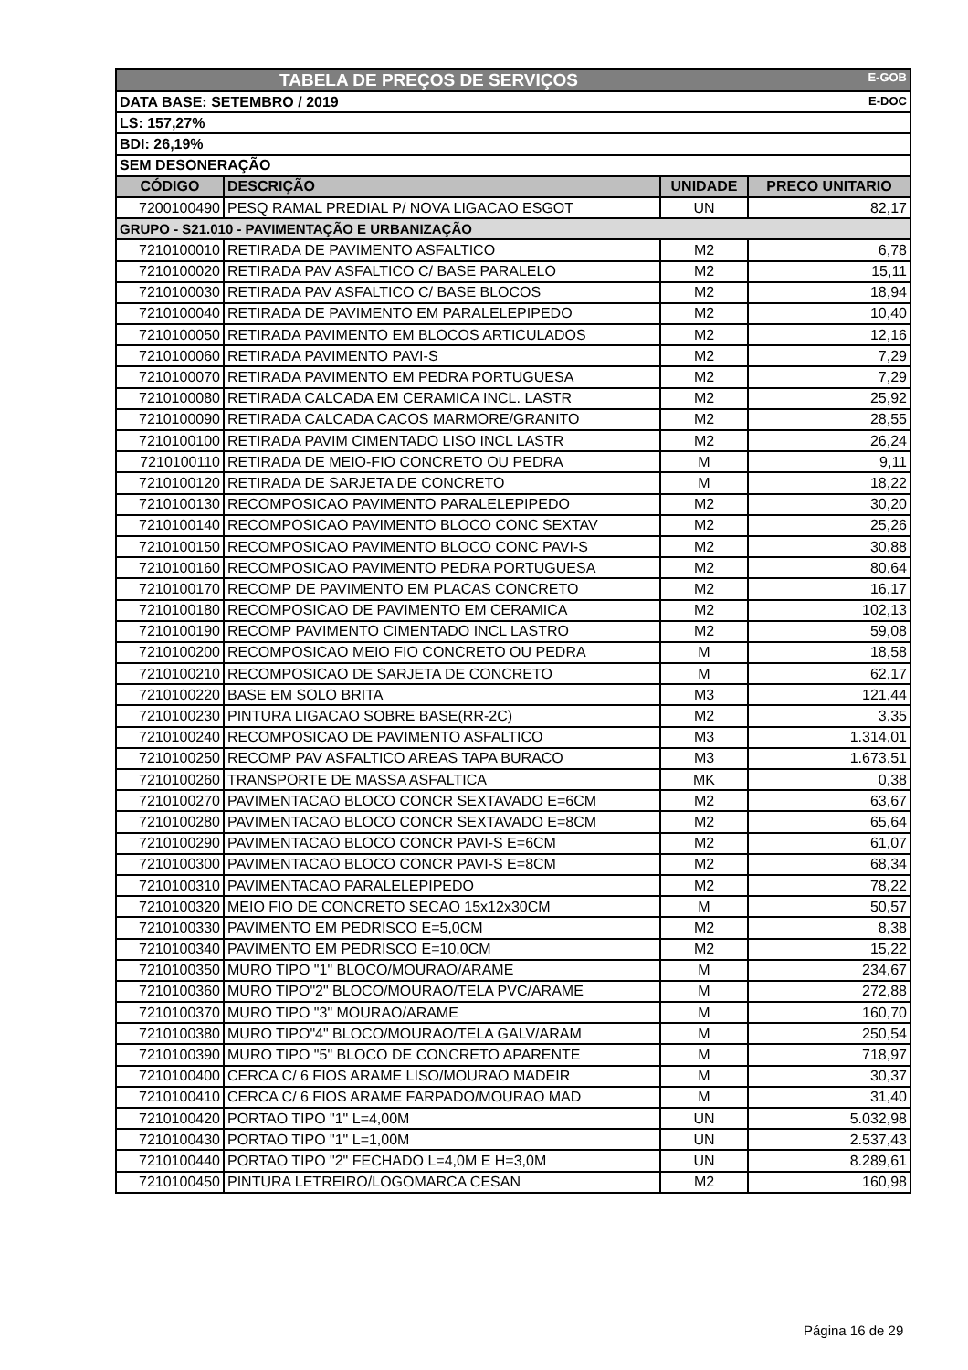| TABELA DE PREÇOS DE SERVIÇOS E-GOB | | | |
| DATA BASE: SETEMBRO / 2019 E-DOC | | | |
| LS: 157,27% | | | |
| BDI: 26,19% | | | |
| SEM DESONERAÇÃO | | | |
| CÓDIGO | DESCRIÇÃO | UNIDADE | PRECO UNITARIO |
| 7200100490 | PESQ RAMAL PREDIAL P/ NOVA LIGACAO ESGOT | UN | 82,17 |
| GRUPO - S21.010 - PAVIMENTAÇÃO E URBANIZAÇÃO | | | |
| 7210100010 | RETIRADA DE PAVIMENTO ASFALTICO | M2 | 6,78 |
| 7210100020 | RETIRADA PAV ASFALTICO C/ BASE PARALELO | M2 | 15,11 |
| 7210100030 | RETIRADA PAV ASFALTICO C/ BASE BLOCOS | M2 | 18,94 |
| 7210100040 | RETIRADA DE PAVIMENTO EM PARALELEPIPEDO | M2 | 10,40 |
| 7210100050 | RETIRADA PAVIMENTO EM BLOCOS ARTICULADOS | M2 | 12,16 |
| 7210100060 | RETIRADA PAVIMENTO PAVI-S | M2 | 7,29 |
| 7210100070 | RETIRADA PAVIMENTO EM PEDRA PORTUGUESA | M2 | 7,29 |
| 7210100080 | RETIRADA CALCADA EM CERAMICA INCL. LASTR | M2 | 25,92 |
| 7210100090 | RETIRADA CALCADA CACOS MARMORE/GRANITO | M2 | 28,55 |
| 7210100100 | RETIRADA PAVIM CIMENTADO LISO INCL LASTR | M2 | 26,24 |
| 7210100110 | RETIRADA DE MEIO-FIO CONCRETO OU PEDRA | M | 9,11 |
| 7210100120 | RETIRADA DE SARJETA DE CONCRETO | M | 18,22 |
| 7210100130 | RECOMPOSICAO PAVIMENTO PARALELEPIPEDO | M2 | 30,20 |
| 7210100140 | RECOMPOSICAO PAVIMENTO BLOCO CONC SEXTAV | M2 | 25,26 |
| 7210100150 | RECOMPOSICAO PAVIMENTO BLOCO CONC PAVI-S | M2 | 30,88 |
| 7210100160 | RECOMPOSICAO PAVIMENTO PEDRA PORTUGUESA | M2 | 80,64 |
| 7210100170 | RECOMP DE PAVIMENTO EM PLACAS CONCRETO | M2 | 16,17 |
| 7210100180 | RECOMPOSICAO DE PAVIMENTO EM CERAMICA | M2 | 102,13 |
| 7210100190 | RECOMP PAVIMENTO CIMENTADO INCL LASTRO | M2 | 59,08 |
| 7210100200 | RECOMPOSICAO MEIO FIO CONCRETO OU PEDRA | M | 18,58 |
| 7210100210 | RECOMPOSICAO DE SARJETA DE CONCRETO | M | 62,17 |
| 7210100220 | BASE EM SOLO BRITA | M3 | 121,44 |
| 7210100230 | PINTURA LIGACAO SOBRE BASE(RR-2C) | M2 | 3,35 |
| 7210100240 | RECOMPOSICAO DE PAVIMENTO ASFALTICO | M3 | 1.314,01 |
| 7210100250 | RECOMP PAV ASFALTICO AREAS TAPA BURACO | M3 | 1.673,51 |
| 7210100260 | TRANSPORTE DE MASSA ASFALTICA | MK | 0,38 |
| 7210100270 | PAVIMENTACAO BLOCO CONCR SEXTAVADO E=6CM | M2 | 63,67 |
| 7210100280 | PAVIMENTACAO BLOCO CONCR SEXTAVADO E=8CM | M2 | 65,64 |
| 7210100290 | PAVIMENTACAO BLOCO CONCR PAVI-S E=6CM | M2 | 61,07 |
| 7210100300 | PAVIMENTACAO BLOCO CONCR PAVI-S E=8CM | M2 | 68,34 |
| 7210100310 | PAVIMENTACAO PARALELEPIPEDO | M2 | 78,22 |
| 7210100320 | MEIO FIO DE CONCRETO SECAO 15x12x30CM | M | 50,57 |
| 7210100330 | PAVIMENTO EM PEDRISCO E=5,0CM | M2 | 8,38 |
| 7210100340 | PAVIMENTO EM PEDRISCO E=10,0CM | M2 | 15,22 |
| 7210100350 | MURO TIPO "1" BLOCO/MOURAO/ARAME | M | 234,67 |
| 7210100360 | MURO TIPO"2" BLOCO/MOURAO/TELA PVC/ARAME | M | 272,88 |
| 7210100370 | MURO TIPO "3" MOURAO/ARAME | M | 160,70 |
| 7210100380 | MURO TIPO"4" BLOCO/MOURAO/TELA GALV/ARAM | M | 250,54 |
| 7210100390 | MURO TIPO "5" BLOCO DE CONCRETO APARENTE | M | 718,97 |
| 7210100400 | CERCA C/ 6 FIOS ARAME LISO/MOURAO MADEIR | M | 30,37 |
| 7210100410 | CERCA C/ 6 FIOS ARAME FARPADO/MOURAO MAD | M | 31,40 |
| 7210100420 | PORTAO TIPO "1" L=4,00M | UN | 5.032,98 |
| 7210100430 | PORTAO TIPO "1" L=1,00M | UN | 2.537,43 |
| 7210100440 | PORTAO TIPO "2" FECHADO L=4,0M E H=3,0M | UN | 8.289,61 |
| 7210100450 | PINTURA LETREIRO/LOGOMARCA CESAN | M2 | 160,98 |
Página 16 de 29